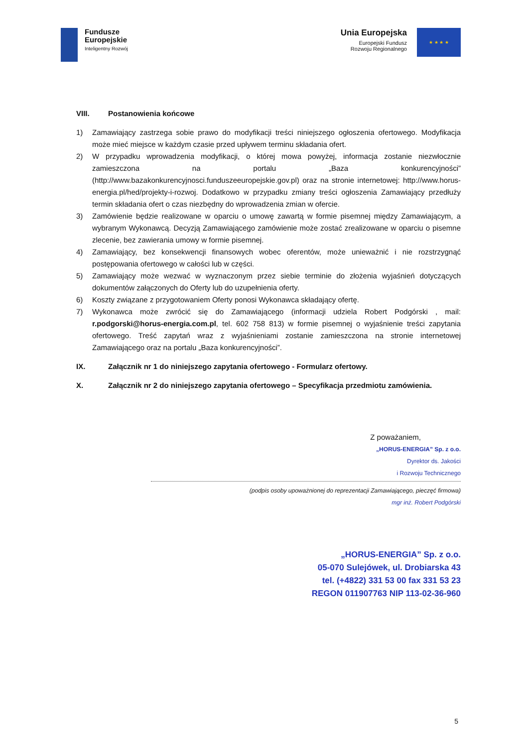Fundusze
Europejskie
Inteligentny Rozwój
Unia Europejska
Europejski Fundusz
Rozwoju Regionalnego
★ ★ ★ ★
VIII. Postanowienia końcowe
1) Zamawiający zastrzega sobie prawo do modyfikacji treści niniejszego ogłoszenia ofertowego. Modyfikacja może mieć miejsce w każdym czasie przed upływem terminu składania ofert.
2) W przypadku wprowadzenia modyfikacji, o której mowa powyżej, informacja zostanie niezwłocznie zamieszczona na portalu „Baza konkurencyjności” (http://www.bazakonkurencyjnosci.funduszeeuropejskie.gov.pl) oraz na stronie internetowej: http://www.horus-energia.pl/hed/projekty-i-rozwoj. Dodatkowo w przypadku zmiany treści ogłoszenia Zamawiający przedłuży termin składania ofert o czas niezbędny do wprowadzenia zmian w ofercie.
3) Zamówienie będzie realizowane w oparciu o umowę zawartą w formie pisemnej między Zamawiającym, a wybranym Wykonawcą. Decyzją Zamawiającego zamówienie może zostać zrealizowane w oparciu o pisemne zlecenie, bez zawierania umowy w formie pisemnej.
4) Zamawiający, bez konsekwencji finansowych wobec oferentów, może unieważnić i nie rozstrzygnąć postępowania ofertowego w całości lub w części.
5) Zamawiający może wezwać w wyznaczonym przez siebie terminie do złożenia wyjaśnień dotyczących dokumentów załączonych do Oferty lub do uzupełnienia oferty.
6) Koszty związane z przygotowaniem Oferty ponosi Wykonawca składający ofertę.
7) Wykonawca może zwrócić się do Zamawiającego (informacji udziela Robert Podgórski , mail: r.podgorski@horus-energia.com.pl, tel. 602 758 813) w formie pisemnej o wyjaśnienie treści zapytania ofertowego. Treść zapytań wraz z wyjaśnieniami zostanie zamieszczona na stronie internetowej Zamawiającego oraz na portalu „Baza konkurencyjności”.
IX. Załącznik nr 1 do niniejszego zapytania ofertowego - Formularz ofertowy.
X. Załącznik nr 2 do niniejszego zapytania ofertowego – Specyfikacja przedmiotu zamówienia.
Z poważaniem,
„HORUS-ENERGIA” Sp. z o.o.
Dyrektor ds. Jakości
i Rozwoju Technicznego
(podpis osoby upoważnionej do reprezentacji Zamawiającego, pieczęć firmowa)
mgr inż. Robert Podgórski
„HORUS-ENERGIA” Sp. z o.o.
05-070 Sulejówek, ul. Drobiarska 43
tel. (+4822) 331 53 00 fax 331 53 23
REGON 011907763 NIP 113-02-36-960
5